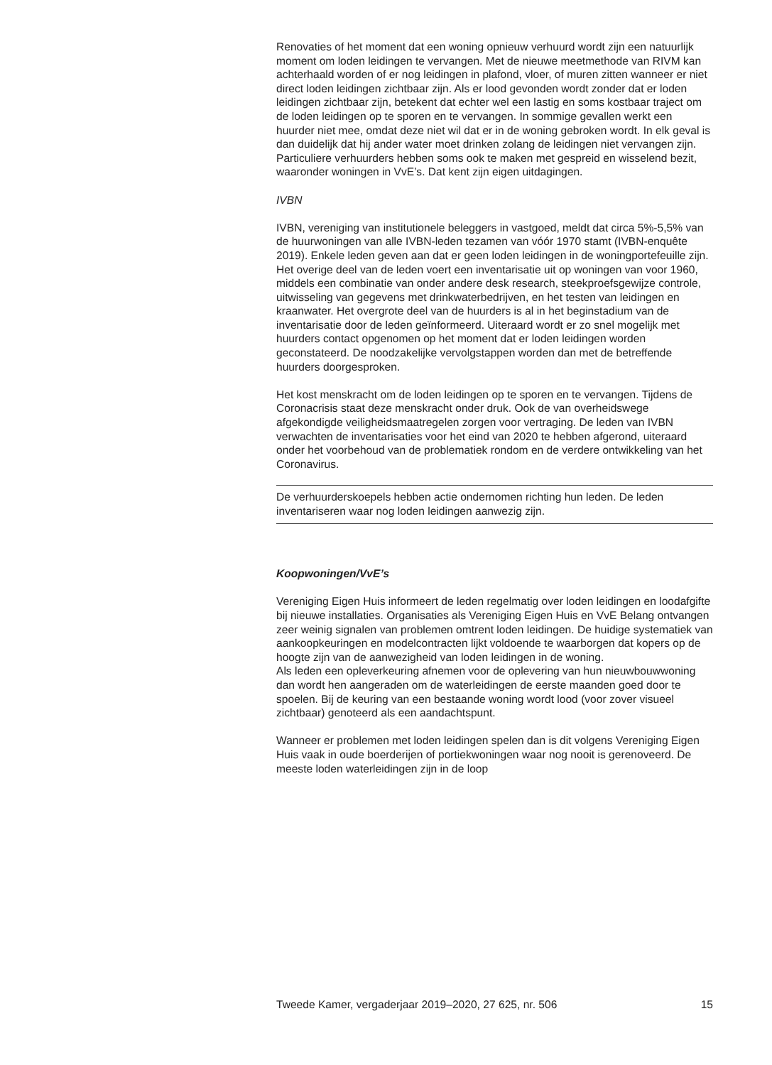Renovaties of het moment dat een woning opnieuw verhuurd wordt zijn een natuurlijk moment om loden leidingen te vervangen. Met de nieuwe meetmethode van RIVM kan achterhaald worden of er nog leidingen in plafond, vloer, of muren zitten wanneer er niet direct loden leidingen zichtbaar zijn. Als er lood gevonden wordt zonder dat er loden leidingen zichtbaar zijn, betekent dat echter wel een lastig en soms kostbaar traject om de loden leidingen op te sporen en te vervangen. In sommige gevallen werkt een huurder niet mee, omdat deze niet wil dat er in de woning gebroken wordt. In elk geval is dan duidelijk dat hij ander water moet drinken zolang de leidingen niet vervangen zijn.
Particuliere verhuurders hebben soms ook te maken met gespreid en wisselend bezit, waaronder woningen in VvE’s. Dat kent zijn eigen uitdagingen.
IVBN
IVBN, vereniging van institutionele beleggers in vastgoed, meldt dat circa 5%-5,5% van de huurwoningen van alle IVBN-leden tezamen van vóór 1970 stamt (IVBN-enquête 2019). Enkele leden geven aan dat er geen loden leidingen in de woningportefeuille zijn. Het overige deel van de leden voert een inventarisatie uit op woningen van voor 1960, middels een combinatie van onder andere desk research, steekproefsgewijze controle, uitwisseling van gegevens met drinkwaterbedrijven, en het testen van leidingen en kraanwater. Het overgrote deel van de huurders is al in het beginstadium van de inventarisatie door de leden geïnformeerd. Uiteraard wordt er zo snel mogelijk met huurders contact opgenomen op het moment dat er loden leidingen worden geconstateerd. De noodzakelijke vervolgstappen worden dan met de betreffende huurders doorgesproken.
Het kost menskracht om de loden leidingen op te sporen en te vervangen. Tijdens de Coronacrisis staat deze menskracht onder druk. Ook de van overheidswege afgekondigde veiligheidsmaatregelen zorgen voor vertraging. De leden van IVBN verwachten de inventarisaties voor het eind van 2020 te hebben afgerond, uiteraard onder het voorbehoud van de problematiek rondom en de verdere ontwikkeling van het Coronavirus.
De verhuurderskoepels hebben actie ondernomen richting hun leden. De leden inventariseren waar nog loden leidingen aanwezig zijn.
Koopwoningen/VvE’s
Vereniging Eigen Huis informeert de leden regelmatig over loden leidingen en loodafgifte bij nieuwe installaties. Organisaties als Vereniging Eigen Huis en VvE Belang ontvangen zeer weinig signalen van problemen omtrent loden leidingen. De huidige systematiek van aankoopkeuringen en modelcontracten lijkt voldoende te waarborgen dat kopers op de hoogte zijn van de aanwezigheid van loden leidingen in de woning.
Als leden een opleverkeuring afnemen voor de oplevering van hun nieuwbouwwoning dan wordt hen aangeraden om de waterleidingen de eerste maanden goed door te spoelen. Bij de keuring van een bestaande woning wordt lood (voor zover visueel zichtbaar) genoteerd als een aandachtspunt.
Wanneer er problemen met loden leidingen spelen dan is dit volgens Vereniging Eigen Huis vaak in oude boerderijen of portiekwoningen waar nog nooit is gerenoveerd. De meeste loden waterleidingen zijn in de loop
Tweede Kamer, vergaderjaar 2019–2020, 27 625, nr. 506 15